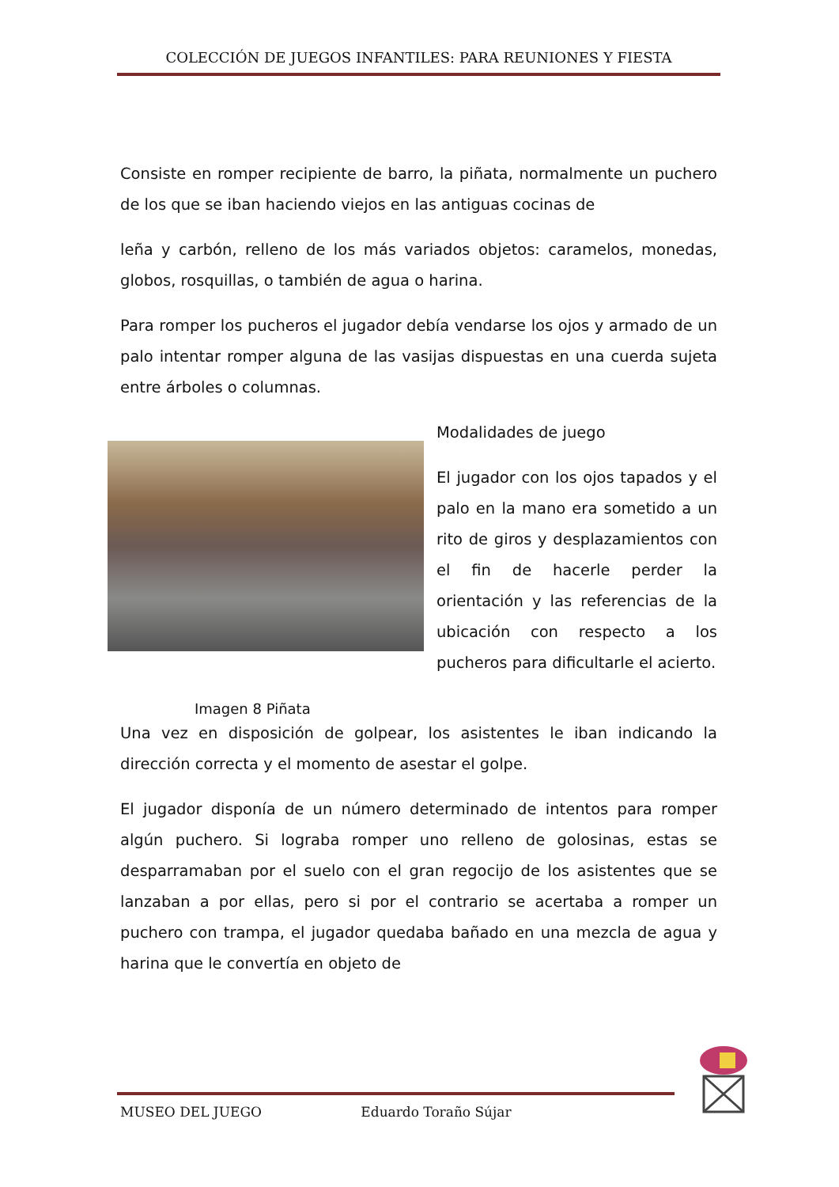COLECCIÓN DE JUEGOS INFANTILES: PARA REUNIONES Y FIESTA
Consiste en romper recipiente de barro, la piñata, normalmente un puchero de los que se iban haciendo viejos en las antiguas cocinas de
leña y carbón, relleno de los más variados objetos: caramelos, monedas, globos, rosquillas, o también de agua o harina.
Para romper los pucheros el jugador debía vendarse los ojos y armado de un palo intentar romper alguna de las vasijas dispuestas en una cuerda sujeta entre árboles o columnas.
Imagen 8 Piñata
Modalidades de juego
El jugador con los ojos tapados y el palo en la mano era sometido a un rito de giros y desplazamientos con el fin de hacerle perder la orientación y las referencias de la ubicación con respecto a los pucheros para dificultarle el acierto.
Una vez en disposición de golpear, los asistentes le iban indicando la dirección correcta y el momento de asestar el golpe.
El jugador disponía de un número determinado de intentos para romper algún puchero. Si lograba romper uno relleno de golosinas, estas se desparramaban por el suelo con el gran regocijo de los asistentes que se lanzaban a por ellas, pero si por el contrario se acertaba a romper un puchero con trampa, el jugador quedaba bañado en una mezcla de agua y harina que le convertía en objeto de
MUSEO DEL JUEGO Eduardo Toraño Sújar